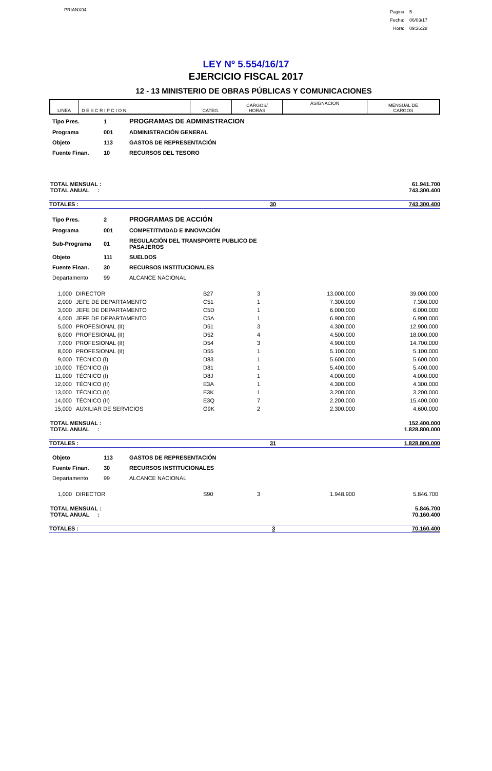PRIANX04
| Pagina | 5 |
| Fecha: | 06/03/17 |
| Hora: | 09:36:28 |
LEY Nº 5.554/16/17
EJERCICIO FISCAL 2017
12 - 13 MINISTERIO DE OBRAS PÚBLICAS Y COMUNICACIONES
| LINEA | D E S C R I P C I O N | CATEG. | CARGOS/ HORAS | ASIGNACION | MENSUAL DE CARGOS |
| --- | --- | --- | --- | --- | --- |
| Tipo Pres. | 1 | PROGRAMAS DE ADMINISTRACION |
| Programa | 001 | ADMINISTRACIÓN GENERAL |
| Objeto | 113 | GASTOS DE REPRESENTACIÓN |
| Fuente Finan. | 10 | RECURSOS DEL TESORO |
TOTAL MENSUAL :
TOTAL ANUAL :
61.941.700
743.300.400
TOTALES : 30 743.300.400
| Tipo Pres. | 2 | PROGRAMAS DE ACCIÓN |
| Programa | 001 | COMPETITIVIDAD E INNOVACIÓN |
| Sub-Programa | 01 | REGULACIÓN DEL TRANSPORTE PUBLICO DE PASAJEROS |
| Objeto | 111 | SUELDOS |
| Fuente Finan. | 30 | RECURSOS INSTITUCIONALES |
| Departamento | 99 | ALCANCE NACIONAL |
| 1,000 | DIRECTOR | B27 | 3 | 13.000.000 | 39.000.000 |
| 2,000 | JEFE DE DEPARTAMENTO | C51 | 1 | 7.300.000 | 7.300.000 |
| 3,000 | JEFE DE DEPARTAMENTO | C5D | 1 | 6.000.000 | 6.000.000 |
| 4,000 | JEFE DE DEPARTAMENTO | C5A | 1 | 6.900.000 | 6.900.000 |
| 5,000 | PROFESIONAL (II) | D51 | 3 | 4.300.000 | 12.900.000 |
| 6,000 | PROFESIONAL (II) | D52 | 4 | 4.500.000 | 18.000.000 |
| 7,000 | PROFESIONAL (II) | D54 | 3 | 4.900.000 | 14.700.000 |
| 8,000 | PROFESIONAL (II) | D55 | 1 | 5.100.000 | 5.100.000 |
| 9,000 | TÉCNICO (I) | D83 | 1 | 5.600.000 | 5.600.000 |
| 10,000 | TÉCNICO (I) | D81 | 1 | 5.400.000 | 5.400.000 |
| 11,000 | TÉCNICO (I) | D8J | 1 | 4.000.000 | 4.000.000 |
| 12,000 | TÉCNICO (II) | E3A | 1 | 4.300.000 | 4.300.000 |
| 13,000 | TÉCNICO (II) | E3K | 1 | 3.200.000 | 3.200.000 |
| 14,000 | TÉCNICO (II) | E3Q | 7 | 2.200.000 | 15.400.000 |
| 15,000 | AUXILIAR DE SERVICIOS | G9K | 2 | 2.300.000 | 4.600.000 |
TOTAL MENSUAL :
TOTAL ANUAL :
152.400.000
1.828.800.000
TOTALES : 31 1.828.800.000
| Objeto | 113 | GASTOS DE REPRESENTACIÓN |
| Fuente Finan. | 30 | RECURSOS INSTITUCIONALES |
| Departamento | 99 | ALCANCE NACIONAL |
| 1,000 | DIRECTOR | S90 | 3 | 1.948.900 | 5.846.700 |
TOTAL MENSUAL :
TOTAL ANUAL :
5.846.700
70.160.400
TOTALES : 3 70.160.400